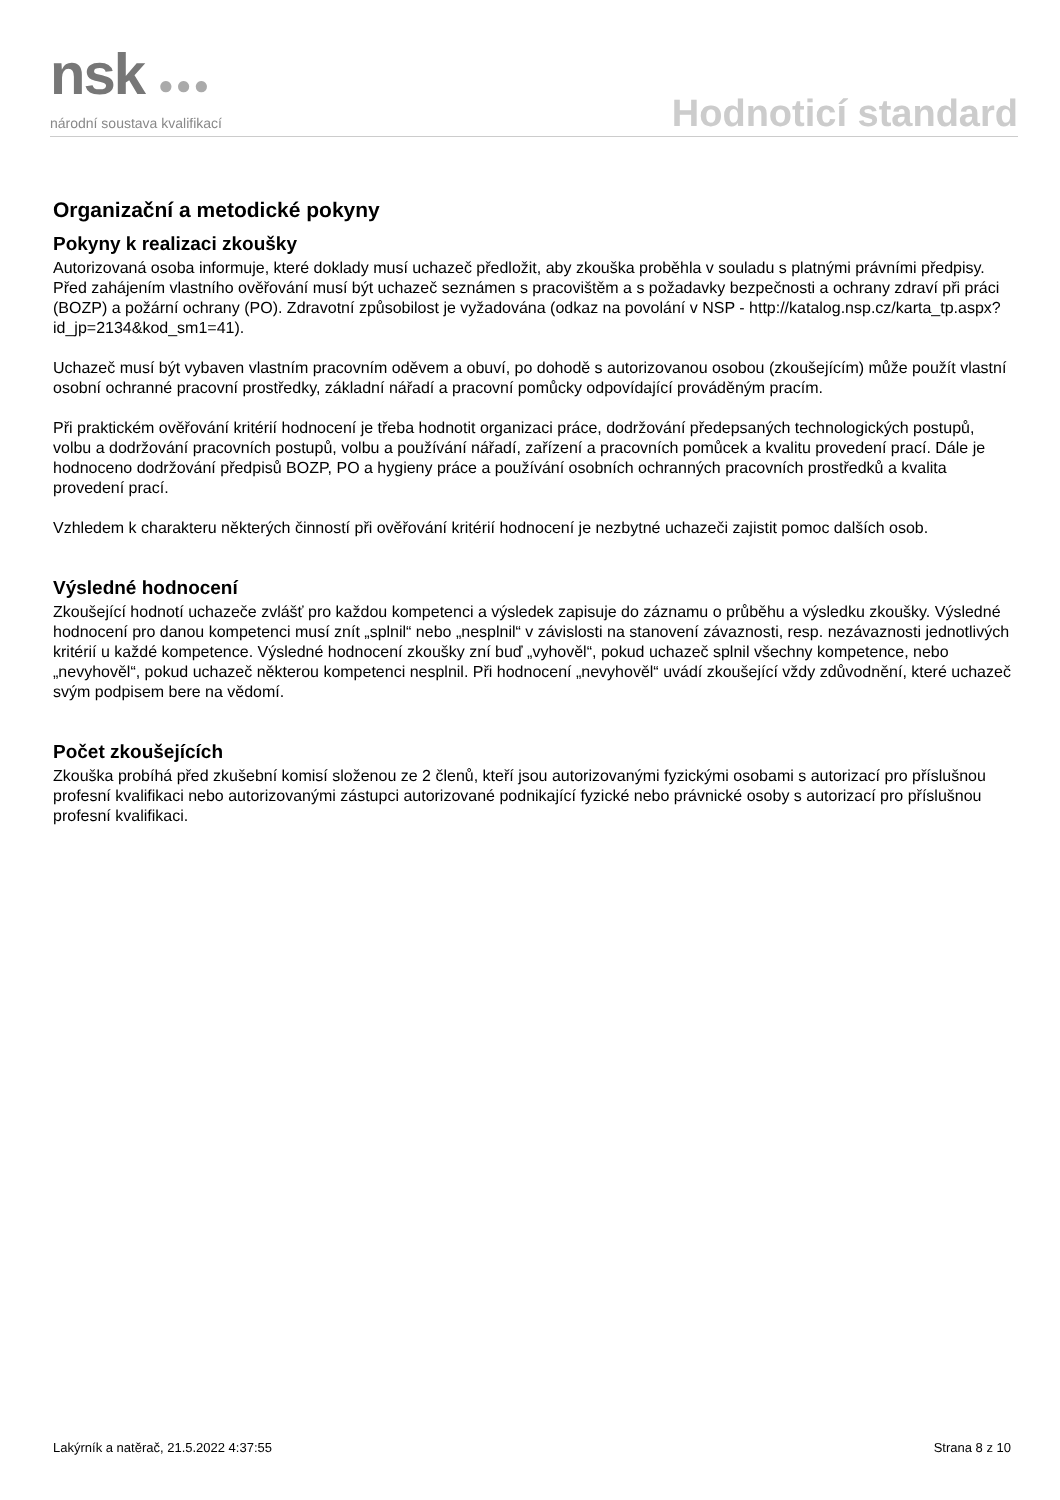nsk ●●●
národní soustava kvalifikací
Hodnoticí standard
Organizační a metodické pokyny
Pokyny k realizaci zkoušky
Autorizovaná osoba informuje, které doklady musí uchazeč předložit, aby zkouška proběhla v souladu s platnými právními předpisy.
Před zahájením vlastního ověřování musí být uchazeč seznámen s pracovištěm a s požadavky bezpečnosti a ochrany zdraví při práci (BOZP) a požární ochrany (PO). Zdravotní způsobilost je vyžadována (odkaz na povolání v NSP - http://katalog.nsp.cz/karta_tp.aspx?id_jp=2134&kod_sm1=41).
Uchazeč musí být vybaven vlastním pracovním oděvem a obuví, po dohodě s autorizovanou osobou (zkoušejícím) může použít vlastní osobní ochranné pracovní prostředky, základní nářadí a pracovní pomůcky odpovídající prováděným pracím.
Při praktickém ověřování kritérií hodnocení je třeba hodnotit organizaci práce, dodržování předepsaných technologických postupů, volbu a dodržování pracovních postupů, volbu a používání nářadí, zařízení a pracovních pomůcek a kvalitu provedení prací. Dále je hodnoceno dodržování předpisů BOZP, PO a hygieny práce a používání osobních ochranných pracovních prostředků a kvalita provedení prací.
Vzhledem k charakteru některých činností při ověřování kritérií hodnocení je nezbytné uchazeči zajistit pomoc dalších osob.
Výsledné hodnocení
Zkoušející hodnotí uchazeče zvlášť pro každou kompetenci a výsledek zapisuje do záznamu o průběhu a výsledku zkoušky. Výsledné hodnocení pro danou kompetenci musí znít „splnil“ nebo „nesplnil“ v závislosti na stanovení závaznosti, resp. nezávaznosti jednotlivých kritérií u každé kompetence. Výsledné hodnocení zkoušky zní buď „vyhověl“, pokud uchazeč splnil všechny kompetence, nebo „nevyhověl“, pokud uchazeč některou kompetenci nesplnil. Při hodnocení „nevyhověl“ uvádí zkoušející vždy zdůvodnění, které uchazeč svým podpisem bere na vědomí.
Počet zkoušejících
Zkouška probíhá před zkušební komisí složenou ze 2 členů, kteří jsou autorizovanými fyzickými osobami s autorizací pro příslušnou profesní kvalifikaci nebo autorizovanými zástupci autorizované podnikající fyzické nebo právnické osoby s autorizací pro příslušnou profesní kvalifikaci.
Lakýrník a natěrač, 21.5.2022 4:37:55 Strana 8 z 10